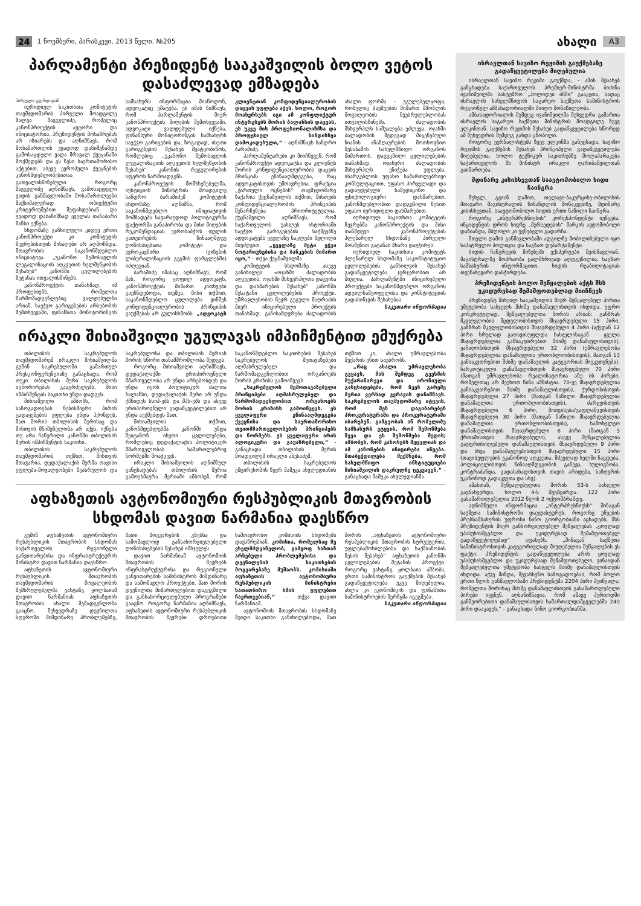24 1 ნოემბერი, პარასკევი, 2013 წელი. №205 ახალი A3
პარლამენტი პრეზიდენტ სააკაშვილის ბოლო ვეტოს დასაძლევად ემზადება
პირველი გვერდიდან
იურიდიულ საკითხთა კომიტეტის თავმჯდომარის პირველი მოადგილე შალვა შავგულიძე, რომელიც კანონპროექტის ავტორი და ინიციატორია, პრეზიდენტის მოსაზრებას არ იზიარებს და აღნიშნავს, რომ მოსამართლის უვადოდ დანიშვნამდე გამოსაცდელი ვადა მრავალ ქვეყანაში მოქმედებს და ეს წესი საერთაშორისო აქტებით, ასევე ევროპული ქვეყნების კანონმდებლობებითაა გათვალისწინებული. როგორც შავგულიძე აღნიშნავს, გამოსაცდელი ვადის განმავლობაში მოსამართლეები მაქსიმალურად ობიექტური კრიტერიუმებით შეფასდებიან და უვადოდ დასანიშნად ყველას თანაბარი შანსი ექნება.
სხდომაზე განხილული კიდევ ერთი კანონპროექტი კი კომიტეტის წევრებისთვის მისაღები არ აღმოჩნდა. მთავრობის საკანონმდებლო ინიციატივა „უკანონო შემოსავლის ლეგალიზაციის აღკვეთის ხელშეწყობის შესახებ“ კანონში ცვლილებების შეტანას ითვალისწინებს.
კანონპროექტის თანახმად, იმ პროფესიებს, რომელთა წარმომადგენლებიც ვალდებულნი არიან, საეჭვო გარიგებების არსებობის შემთხვევაში, ფინანსთა მონიტორინგის სამსახურს ინფორმაცია მიაწოდონ, ადვოკატიც ემატება. ეს იმას ნიშნავს, რომ პარლამენტის მიერ კანონპროექტის მიღების შემთხვევაში, ადვოკატი ვალდებული იქნება, ფინანსური მონიტორინგის სამსახურს საეჭვო გარიგების და, ზოგადად, ისეთი გარიგებების შესახებ შეატყობინოს, რომლებიც „უკანონო შემოსავლის ლეგალიზაციის აღკვეთის ხელშეწყობის შესახებ“ კანონის რეგულირების სფეროს წარმოადგენს.
კანონპროექტის მომხსენებელმა, იუსტიციის მინისტრის მოადგილე სანდრო ბარამიძემ კომიტეტის სხდომაზე აღნიშნა, რომ საკანონმდებლო ინიციატივის მომზადება სავარაუდოდ პოლიტიკურმა ფაქტორმა განაპირობა და მისი მიღების რეკომენდაციას ევროსაბჭოს ფულის გათეთრების წინააღმდეგ ღონისძიებათა კომიტეტი და ევროკავშირი (ვიზების ლიბერალიზაციის გეგმის ფარგლებში) იძლევიან.
ბარამიძე იმასაც აღნიშნავს, რომ მას, როგორც ყოფილ ადვოკატს, კანონპროექტის მიმართ კითხვები გაუჩნდებოდა, თუმცა, მისი თქმით, საკანონმდებლო ცვლილება ვინმეს კონფიდენციალურობის პრინციპის გაუქმებას არ გულისხმობს. „ადვოკატს კლიენტთან კონფიდენციალურობის დაცვის უფლება აქვს. ხოლო, როგორ მოახერხებს იგი ამ კონფლიქტურ ინტერესებს შორის ბალანსის დაცვას, ეს უკვე მის პროფესიონალიზმსა და პროფესიულ სინდისზეა დამოკიდებული,“ - აღნიშნავს სანდრო ბარამიძე.
პარლამენტარები კი მიიჩნევენ, რომ კანონპროექტი ადვოკატსა და კლიენტს შორის კონფიდენციალურობის დაცვის პრინციპს ეწინააღმდეგება, რაც ადვოკატისთვის უმთავრესია. ფრაქცია „ქართული ოცნების“ თავმჯდომარე ზაქარია ქუცნაშვილის თქმით, მისთვის კონფიდენციალურობის პრინციპის შენარჩუნება პრიორიტეტულია. ქუცნაშვილი აღნიშნავს, რომ საქართველოს უახლეს ისტორიაში საეჭვო გარიგებების საქმეებზე ადვოკატებს ყველაზე ნაკლები წვლილი მიუძღვით. „ყველაზე მეტი ეჭვი ნოტარიუსებისა და ბანკების მიმართ იყო,“ - თქვა ქუცნაშვილმა.
კომიტეტის სხდომაზე ასევე განიხილეს «ოჯახში ძალადობის აღკვეთის, ოჯახში მსხვერპლთა დაცვისა და დახმარების შესახებ“ კანონში შესატანი ცვლილებების პროექტი. უმრავლესობის წევრ გუგული მაღრაძის მიერ ინიცირებული პროექტის თანახმად, განისაზღვრება ძალადობის ახალი ფორმა - უგულებელყოფა, რომელიც ბავშვების მიმართ მშობლის მოვალეობის შეუსრულებლობას ითვალისწინებს. ძალადობის მსხვერპლს საშუალება ეძლევა, ოჯახში ძალადობის შედეგად მიყენებული ზიანის ანაზღაურების მოთხოვნით შესაბამის სახელმწიფო ორგანოს მიმართოს. დაგეგმილი ცვლილებების თანახმად, ოჯახური ძალადობის მსხვერპლს ენიჭება უფლება, ისარგებლოს უფასო სამართლებრივი კონსულტაციით, უფასო პირველადი და გადაუდებელი სამედიცინო და ფსიქოლოგიური დახმარებით, კანონმდებლობით დადგენილი წესით უფასო იურიდიული დახმარებით.
იურიდიულ საკითხთა კომიტეტის წევრებმა კანონპროექტის და მისი თანმდევი კანონპროექტების პლენარულ სხდომაზე პირველი მოსმენით გატანას მხარი დაუჭირეს.
იურიდიულ საკითხთა კომიტეტს პლენარულ სხდომაზე საკონსტიტუციო ცვლილებების განხილვის შესახებ გადაწყვეტილება ჯერჯერობით არ მიუღია. პარლამენტში ინიცირებული პროექტები საკანონმდებლო ორგანოს ადგილსამყოფელისა და კონსტიტუციის გადასინჯვის შესახებაა.
საკუთარი ინფორმაცია
ირაკლი შიხიაშვილი უგულავას იმპიჩმენტით ემუქრება
თბილისის საკრებულოს თავმჯდომარემ ირაკლი შიხიაშვილმა გუშინ საკრებულოში გამართულ პრესკონფერენციაზე განაცხადა, რომ თუკი თბილისის მერი საკრებულოს იგნორირებას გააგრძელებს, მისი იმპიჩმენტის საკითხი უნდა დადგეს.
შიხიაშვილი ამბობს, რომ საზოგადოებას ნებისმიერი პირის გადაყენების უფლება უნდა ჰქონდეს, მათ შორის თბილისის მერისაც და მისთვის მნიშვნელობა არ აქვს, იქნება თუ არა ჩაწერილი კანონში თბილისის მერის იმპიჩმენტის საკითხი.
თბილისის საკრებულოს თავმჯდომარის თქმით, მისთვის მთავარია, დედაქალაქის მერმა თავისი უფლება-მოვალეობები შეასრულოს და საკრებულოსა და თბილისის მერიას შორის სწორი თანამშრომლობა შედგეს.
როგორც შიხიაშვილი აღნიშნავს, დედაქალაქში ერთპიროვნული მმართველობა არ უნდა არსებობდეს და უნდა იყოს პოლიტიკურ ძალთა ბალანსი, დედაქალაქის მერი არ უნდა ქმნიდეს სსიპ-ებს და შპს-ებს და ასევე ერთპიროვნული გადაწყვეტილებით არ უნდა აუქმებდეს მათ.
შიხიაშვილის თქმით, კანონმდებლებმა კანონში უნდა შეიტანონ ისეთი ცვლილებები, რომლებიც დედაქალაქის პოლიტიკურ მმართველობას სამართლებრივ ნორმებში მოაქცევს.
ირაკლი შიხიაშვილის აღნიშნულ განცხადებას თბილისის მერია გამოეხმაურა. მერიაში ამბობენ, რომ საკანონმდებლო საკითხების შესახებ საკრებულოს შეთავაზებები ალმასრულებელ და წარმომადგენლობით ორგანოებს შორის კრიზისს გამოიწვევს.
„საკრებულოს შემოთავაზებული პრინციპები აღმასრულებელ და წარმომადგენლობით ორგანოებს შორის კრიზისს გამოიწვევს. ეს ყველაფერი ეწინააღმდეგება ქვეყნისა და საერთაშორისო თვითმმართველობების პრინციპებს და ნორმებს. ეს ყველაფერი არის ალოგიკური და გაუაზრებელი,“ - განაცხადა თბილისის მერის მოადგილემ ირაკლი აბესაძემ.
თბილისის საკრებულოს უმცირესობის წევრ მამუკა ახვლედიანის თქმით კი, ახალი უმრავლესობა მუქარის ენით საუბრობს.
„რაც ახალი უმრავლესობა გვყავს, მას შემდეგ გვესმის მუქარანარევი და ირონიული განცხადებები, რომ ჩვენ გარეშე მერია ვერსად ვერავის დანიშნავს. საკრებულოს თავმჯდომარე იტყვის, რომ შენ დაგიბარებენ პროკურატურაში და პროკურატურაში იბარებენ. გამგეობას ან რომელიმე სამსახურს ეტყვის, რომ შემოწმება შევა და ეს შემოწმება შედის; ამბობენ, რომ კანონებს შეცვლიან და ამ კანონების ინიცირება იწყება. შთაბეჭდილება მექმნება, რომ სახელმწიფო ინსტიტუციები შიხიაშვილის დაკრულზე ცეკვავენ,“ - განაცხადა მამუკა ახვლედიანმა.
აფხაზეთის ავტონომიური რესპუბლიკის მთავრობის სხდომას დავით ნარმანია დაესწრო
გუშინ აფხაზეთის ავტონომიური რესპუბლიკის მთავრობის სხდომას საქართველოს რეგიონული განვითარებისა და ინფრასტრუქტურის მინისტრი დავით ნარმანია დაესწრო.
აფხაზეთის ავტონომიური რესპუბლიკის მთავრობის თავმჯდომარის მოვალეობის შემსრულებელმა ვახტანგ ყოლბაიამ დავით ნარმანიას აფხაზეთის მთავრობის ახალი შემადგენლობა გააცნო. შეხვედრაზე დევნილთა სფეროში მიმდინარე პრობლემებზე, მათი მოგვარების გზებსა და სამომავლოდ განსახორციელებელი ღონისძიებების შესახებ იმსჯელეს.
დავით ნარმანიამ ავტონომიის მთავრობის წევრებს ინფრასტრუქტურისა და რეგიონული განვითარების სამინისტროს მიმდინარე და სამომავლო პროექტები, მათ შორის დევნილთა მიმართულებით დაგეგმილი და განსახორციელებული პროგრამები გააცნო. როგორც ნარმანია აღნიშნავს, აფხაზეთის ავტონომიური რესპუბლიკის მთავრობის წევრები დროებითი სამთავრობო კომისიის სხდომებს დაესწრებიან. კომისია, რომელსაც მე ვხელმძღვანელობ, გამყოფ ხაზთან არსებული პრობლემებისა და დევნილების საკითხების მოგვარებაზე მუშაობს. კომისიაში აფხაზეთის ავტონომიური რესპუბლიკის მინისტრები სათათბირო ხმის უფლებით ჩაერთვებიან,“ - თქვა დავით ნარმანიამ.
ავტონომიის მთავრობის სხდომაზე შეიდი საკითხი განიხილებოდა, მათ შორის „აფხაზეთის ავტონომიური რესპუბლიკის მთავრობის სტრუქტურის, უფლებამოსილებისა და საქმიანობის წესის შესახებ“ აფხაზეთის კანონში ცვლილებების შეტანის პროექტი. როგორც ვახტანგ ყოლბაია ამბობს, ერთი სამინისტროს გაუქმების შესახებ გადაწყვეტილება უკვე მიღებულია, ახლა კი ეკონომიკის და ფინანსთა სამინისტროების შერწყმა იგეგმება.
საკუთარი ინფორმაცია
ისრაელთან სავიზო რეჟიმის გაუქმებაზე გადაწყვეტილება მიღებულია
ისრაელთან სავიზო რეჟიმი გაუქმდა, - ამის შესახებ განცხადება საქართველოს პრემიერ-მინისტრმა ბიძინა ივანიშვილმა სასტუმრო „ჰოლიდეი ინში“ გააკეთა, სადაც ისრაელის სახელმწიფოს საგარეო საქმეთა სამინისტროს რეგიონულ ამბასადორიალში მიიღო მონაწილეობა.
ამბასადორიალის შემდეგ ივანიშვილმა შეხვედრა გამართა ისრაელის საგარეო საქმეთა მინისტრის მოადგილე ზეევ ელკინთან. სავიზო რეჟიმის შესახებ გადაწყვეტილება სწორედ ამ შეხვედრის შემდეგ გახდა ცნობილი.
როგორც ჟურნალისტებს ზეევ ელკინმა განუცხადა, სავიზო რეჟიმის გაუქმების შესახებ პრინციპული გადაწყვეტილება მიღებულია, ხოლო ტექნიკურ საკითხებზე მოლაპარაკება საქართველოს შს მინისტრ ირაკლი ღარიბაშვილთან გაიმართება.
მდინარე კისისხევთან საავტომობილო ხიდი ჩაინგრა
წუხელ, გვიან ღამით, თელავი-ბაკურციხე-თბილისის მთავარი მაგისტრალის წინანდლის მონაკვეთზე, მდინარე კისისხევთან, საავტომობილო ხიდის ერთი ნაწილი ჩაინგრა.
როგორც „ინტერპრესნიუსის“ კორესპონდენტი იუწყება, ინციდენტის დროს ხიდზე „მერსედესის“ მარკის ავტომობილი დაზიანდა, მძღოლი კი უვნებელი გადარჩა.
მთელი ღამის განმავლობაში ადგილზე მობილიზებული იყო საპატრულო პოლიცია და საგზაო დეპარტამენტი.
ხიდის ჩანგრევის მიზეზებს ექსპერტები შეისწავლიან, მაგისტრალზე მოძრაობა ცალმხრივად აღდგენილია, საგზაო სამსახურის ინფორმაციით, ხიდის რეაბილიტაციას თვენახევარი დასჭირდება.
პრეზიდენტის ბოლო შეწყალების აქტს შსს უკიდურესად შემაშფოთებლად მიიჩნევს
პრეზიდენტ მიხეილ სააკაშვილის მიერ შეწყალებულ პირთა უმეტესობა სასჯელს მძიმე დანაშაულისთვის იხდიდა. უფრო კონკრეტულად, შეწყალებულთა შორის არიან: განზრახ მკვლელობის მცდელობისთვის მსჯავრდებული 15 პირი, განზრახ მკვლელობისთვის მსჯავრდებული 4 პირი (აქედან 12 პირი სრულად გათავისუფლდა სასჯელისაგან - ყველა მსჯავრდებულია განსაკუთრებით მძიმე დანაშაულისთვის), ყაჩაღობისთვის მსჯავრდებული 32 პირი (უმრავლესობა მსჯავრდებულია დანაშაულთა ერთობლიობისთვის). მათგან 13 განსაკუთრებით მძიმე დანაშაულის კატეგორიას მიეკუთვნება), ნარკოტიკული დანაშაულისთვის მსჯავრდებული 70 პირი (მათგან უმრავლესობა რეალიზატორია ანუ ის პირები, რომელთაც არ შეეხოთ წინა ამნისტია. 70-ვე მსჯავრდებულია განსაკუთრებით მძიმე დანაშაულისთვის), ქურდობისთვის მსჯავრდებული 27 პირი (მათგან ნაწილი მსჯავრდებულია დანაშაულთა ერთობლიობისთვის), ძარცვისთვის მსჯავრდებული 6 პირი, მითვისება/გაფლანგვისთვის მსჯავრდებული 30 პირი (მათგან ნაწილი მსჯავრდებულია დანაშაულთა ერთობლიობისთვის), სამოხელეო დანაშაულისთვის მსჯავრდებული 6 პირი (მათგან 3 ქრთამისთვის მსჯავრდებული), ასევე შეწყალებულია გაუფრთხილებელი დანაშაულისთვის მსჯავრდებული 9 პირი და სხვა დანაშაულებისთვის მსჯავრდებული 15 პირი (თავისუფლების უკანონოდ აღკვეთა, მძევლად ხელში ჩაგდება, პოლიციელისთვის წინააღმდეგობის გაწევა, ხულიგნობა, კონტრაბანდა, გადასახადისთვის თავის არიდება, საზღვრის უკანონოდ გადაკვეთა და სხვ).
ამასთან, შეწყალებულთა შორის 53-ს სასჯელი გაუნახევრდა, ხოლო 4-ს შეუმცირდა. 122 პირი გასამართლებულია 2012 წლის 2 ოქტომბრამდე.
აღნიშნული ინფორმაცია „ინტერპრესნიუსს“ შინაგან საქმეთა სამინისტროში დაუდასტურეს. როგორც უწყების პრესსამსახურის უფროსი ნინო გიორგობიანი აცხადებს, შსს პრეზიდენტის მიერ განხორციელებულ შეწყალებას „ყოვლად უპასუხისმგებლო და უკიდურესად შემაშფოთებელ გადაწყვეტილებად“ აფასებს. „შინაგან საქმეთა სამინისტროსთვის კატეგორიულად მიუღებელია შეწყალების ეს ფაქტი. პრეზიდენტის გადაწყვეტილება არის ყოვლად უპასუხისმგებლო და უკიდურესად შემაშფოთებელი, ვინაიდან შეწყალებულთა უმეტესობა სასჯელს მძიმე დანაშაულისთვის იხდიდა. აქვე მინდა, შევახსენო საზოგადოებას, რომ ბოლო ერთი წლის განმავლობაში პრეზიდენტმა 2204 პირი შეიწყალა, რომელთა შორისაც მძიმე დანაშაულისთვის გასამართლებული პირები იყვნენ. აღსანიშნავია, რომ ამავე პერიოდში განმეორებითი დანაშაულისთვის სამართალდამცველებმა 240 პირი დააკავეს,“ - განაცხადა ნინო გიორგობიანმა.